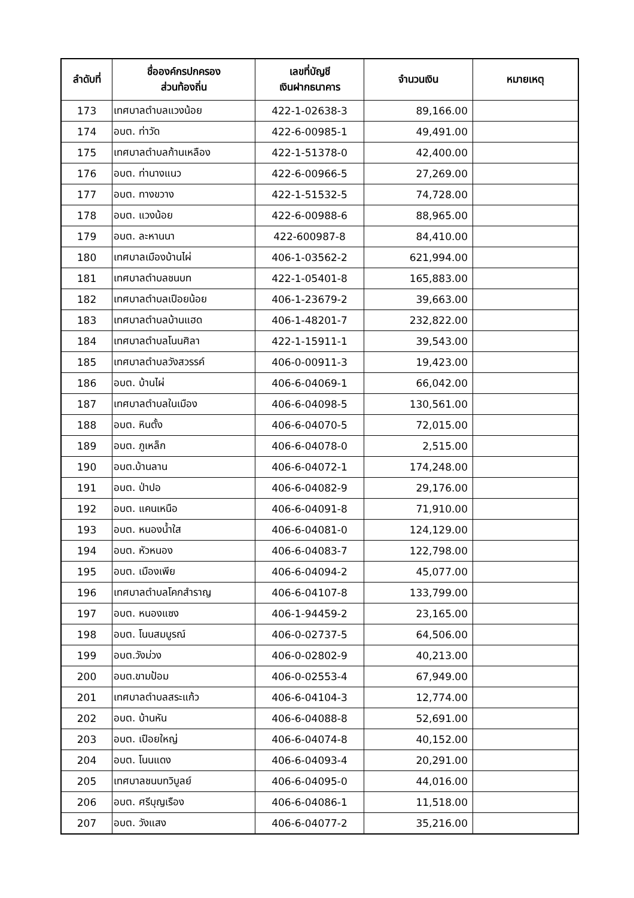| ลำดับที่ | ชื่อองค์กรปกครอง ส่วนท้องถิ่น | เลขที่บัญชี เงินฝากธนาคาร | จำนวนเงิน | หมายเหตุ |
| --- | --- | --- | --- | --- |
| 173 | เทศบาลตำบลแวงน้อย | 422-1-02638-3 | 89,166.00 | |
| 174 | อบต. ท่าวัด | 422-6-00985-1 | 49,491.00 | |
| 175 | เทศบาลตำบลก้านเหลือง | 422-1-51378-0 | 42,400.00 | |
| 176 | อบต. ท่านางแนว | 422-6-00966-5 | 27,269.00 | |
| 177 | อบต. ทางขวาง | 422-1-51532-5 | 74,728.00 | |
| 178 | อบต. แวงน้อย | 422-6-00988-6 | 88,965.00 | |
| 179 | อบต. ละหานนา | 422-600987-8 | 84,410.00 | |
| 180 | เทศบาลเมืองบ้านไผ่ | 406-1-03562-2 | 621,994.00 | |
| 181 | เทศบาลตำบลชนบท | 422-1-05401-8 | 165,883.00 | |
| 182 | เทศบาลตำบลเปือยน้อย | 406-1-23679-2 | 39,663.00 | |
| 183 | เทศบาลตำบลบ้านแฮด | 406-1-48201-7 | 232,822.00 | |
| 184 | เทศบาลตำบลโนนศิลา | 422-1-15911-1 | 39,543.00 | |
| 185 | เทศบาลตำบลวังสวรรค์ | 406-0-00911-3 | 19,423.00 | |
| 186 | อบต. บ้านไผ่ | 406-6-04069-1 | 66,042.00 | |
| 187 | เทศบาลตำบลในเมือง | 406-6-04098-5 | 130,561.00 | |
| 188 | อบต. หินตั้ง | 406-6-04070-5 | 72,015.00 | |
| 189 | อบต. ภูเหล็ก | 406-6-04078-0 | 2,515.00 | |
| 190 | อบต.บ้านลาน | 406-6-04072-1 | 174,248.00 | |
| 191 | อบต. ป่าปอ | 406-6-04082-9 | 29,176.00 | |
| 192 | อบต. แคนเหนือ | 406-6-04091-8 | 71,910.00 | |
| 193 | อบต. หนองน้ำใส | 406-6-04081-0 | 124,129.00 | |
| 194 | อบต. หัวหนอง | 406-6-04083-7 | 122,798.00 | |
| 195 | อบต. เมืองเพีย | 406-6-04094-2 | 45,077.00 | |
| 196 | เทศบาลตำบลโคกสำราญ | 406-6-04107-8 | 133,799.00 | |
| 197 | อบต. หนองแซง | 406-1-94459-2 | 23,165.00 | |
| 198 | อบต. โนนสมบูรณ์ | 406-0-02737-5 | 64,506.00 | |
| 199 | อบต.วังม่วง | 406-0-02802-9 | 40,213.00 | |
| 200 | อบต.ขามป้อม | 406-0-02553-4 | 67,949.00 | |
| 201 | เทศบาลตำบลสระแก้ว | 406-6-04104-3 | 12,774.00 | |
| 202 | อบต. บ้านหัน | 406-6-04088-8 | 52,691.00 | |
| 203 | อบต. เปือยใหญ่ | 406-6-04074-8 | 40,152.00 | |
| 204 | อบต. โนนแดง | 406-6-04093-4 | 20,291.00 | |
| 205 | เทศบาลชนบทวิบูลย์ | 406-6-04095-0 | 44,016.00 | |
| 206 | อบต. ศรีบุญเรือง | 406-6-04086-1 | 11,518.00 | |
| 207 | อบต. วังแสง | 406-6-04077-2 | 35,216.00 | |